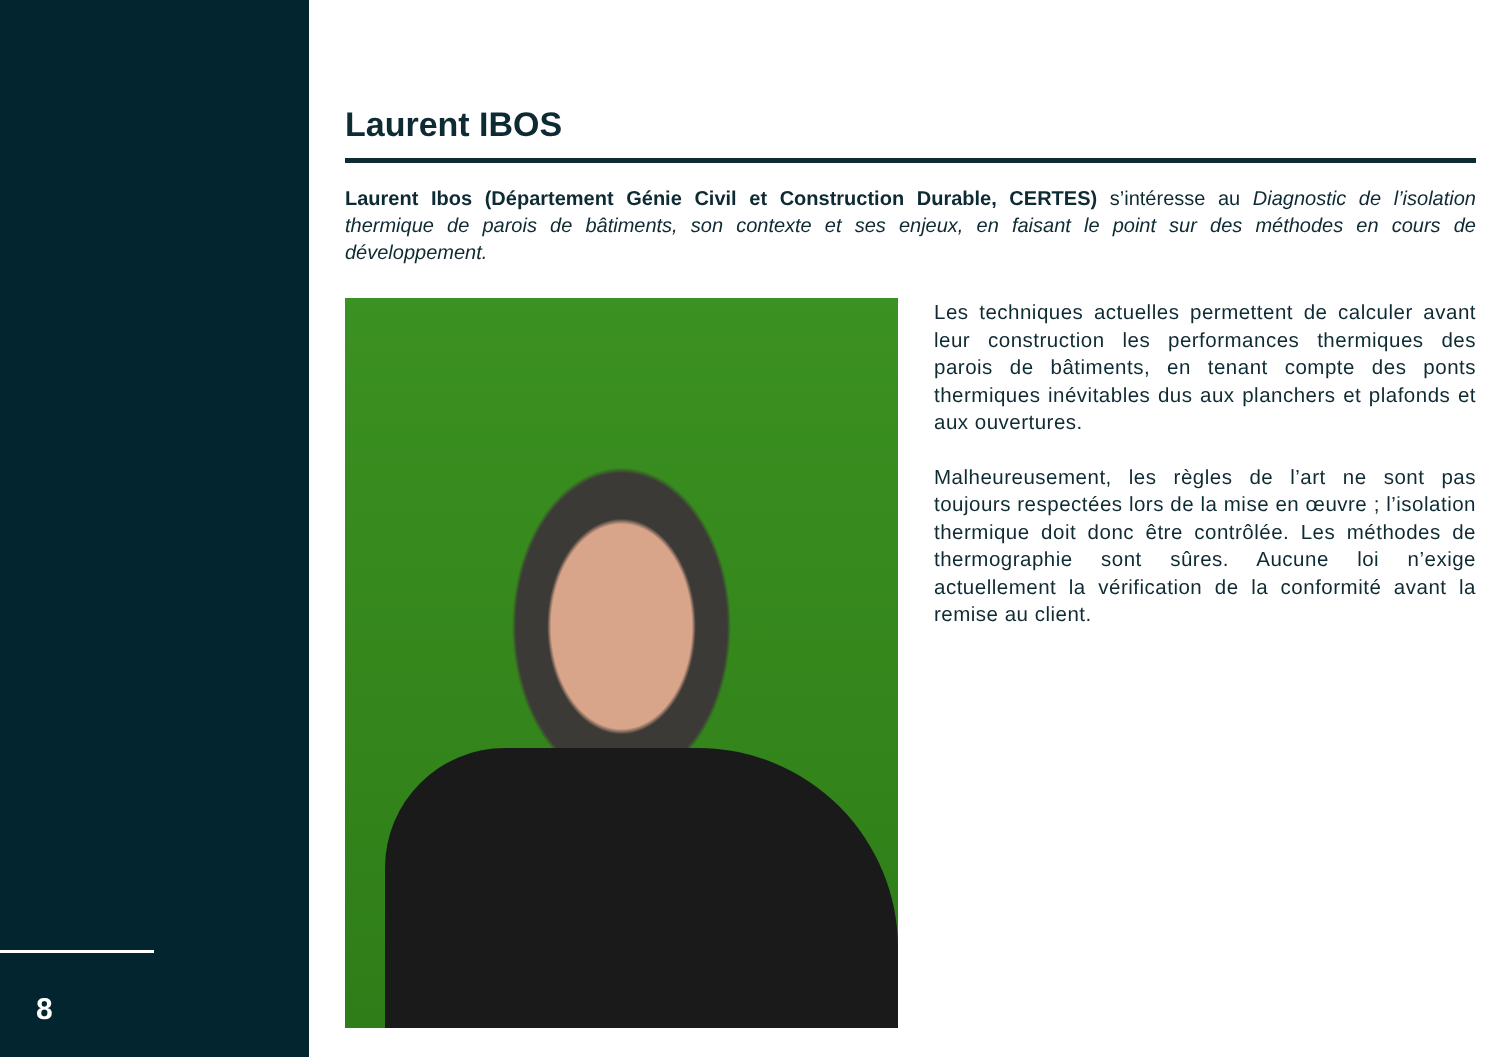8
Laurent IBOS
Laurent Ibos (Département Génie Civil et Construction Durable, CERTES) s’intéresse au Diagnostic de l’isolation thermique de parois de bâtiments, son contexte et ses enjeux, en faisant le point sur des méthodes en cours de développement.
Les techniques actuelles permettent de calculer avant leur construction les performances thermiques des parois de bâtiments, en tenant compte des ponts thermiques inévitables dus aux planchers et plafonds et aux ouvertures.
Malheureusement, les règles de l’art ne sont pas toujours respectées lors de la mise en œuvre ; l’isolation thermique doit donc être contrôlée. Les méthodes de thermographie sont sûres. Aucune loi n’exige actuellement la vérification de la conformité avant la remise au client.